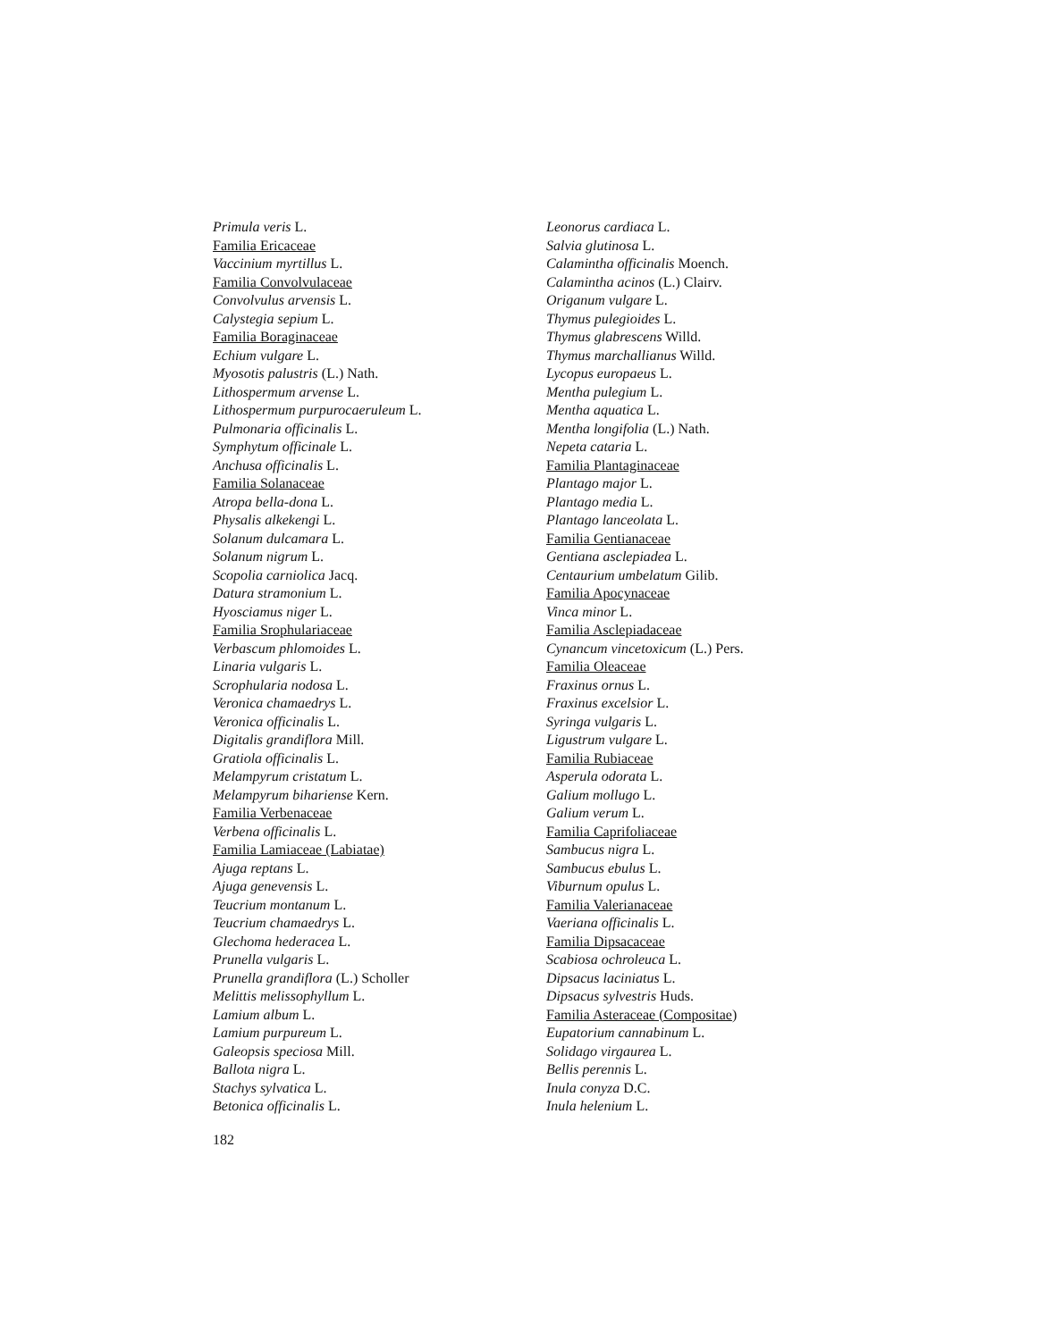Primula veris L.
Familia Ericaceae
Vaccinium myrtillus L.
Familia Convolvulaceae
Convolvulus arvensis L.
Calystegia sepium L.
Familia Boraginaceae
Echium vulgare L.
Myosotis palustris (L.) Nath.
Lithospermum arvense L.
Lithospermum purpurocaeruleum L.
Pulmonaria officinalis L.
Symphytum officinale L.
Anchusa officinalis L.
Familia Solanaceae
Atropa bella-dona L.
Physalis alkekengi L.
Solanum dulcamara L.
Solanum nigrum L.
Scopolia carniolica Jacq.
Datura stramonium L.
Hyosciamus niger L.
Familia Srophulariaceae
Verbascum phlomoides L.
Linaria vulgaris L.
Scrophularia nodosa L.
Veronica chamaedrys L.
Veronica officinalis L.
Digitalis grandiflora Mill.
Gratiola officinalis L.
Melampyrum cristatum L.
Melampyrum bihariense Kern.
Familia Verbenaceae
Verbena officinalis L.
Familia Lamiaceae (Labiatae)
Ajuga reptans L.
Ajuga genevensis L.
Teucrium montanum L.
Teucrium chamaedrys L.
Glechoma hederacea L.
Prunella vulgaris L.
Prunella grandiflora (L.) Scholler
Melittis melissophyllum L.
Lamium album L.
Lamium purpureum L.
Galeopsis speciosa Mill.
Ballota nigra L.
Stachys sylvatica L.
Betonica officinalis L.
Leonorus cardiaca L.
Salvia glutinosa L.
Calamintha officinalis Moench.
Calamintha acinos (L.) Clairv.
Origanum vulgare L.
Thymus pulegioides L.
Thymus glabrescens Willd.
Thymus marchallianus Willd.
Lycopus europaeus L.
Mentha pulegium L.
Mentha aquatica L.
Mentha longifolia (L.) Nath.
Nepeta cataria L.
Familia Plantaginaceae
Plantago major L.
Plantago media L.
Plantago lanceolata L.
Familia Gentianaceae
Gentiana asclepiadea L.
Centaurium umbelatum Gilib.
Familia Apocynaceae
Vinca minor L.
Familia Asclepiadaceae
Cynancum vincetoxicum (L.) Pers.
Familia Oleaceae
Fraxinus ornus L.
Fraxinus excelsior L.
Syringa vulgaris L.
Ligustrum vulgare L.
Familia Rubiaceae
Asperula odorata L.
Galium mollugo L.
Galium verum L.
Familia Caprifoliaceae
Sambucus nigra L.
Sambucus ebulus L.
Viburnum opulus L.
Familia Valerianaceae
Vaeriana officinalis L.
Familia Dipsacaceae
Scabiosa ochroleuca L.
Dipsacus laciniatus L.
Dipsacus sylvestris Huds.
Familia Asteraceae (Compositae)
Eupatorium cannabinum L.
Solidago virgaurea L.
Bellis perennis L.
Inula conyza D.C.
Inula helenium L.
182